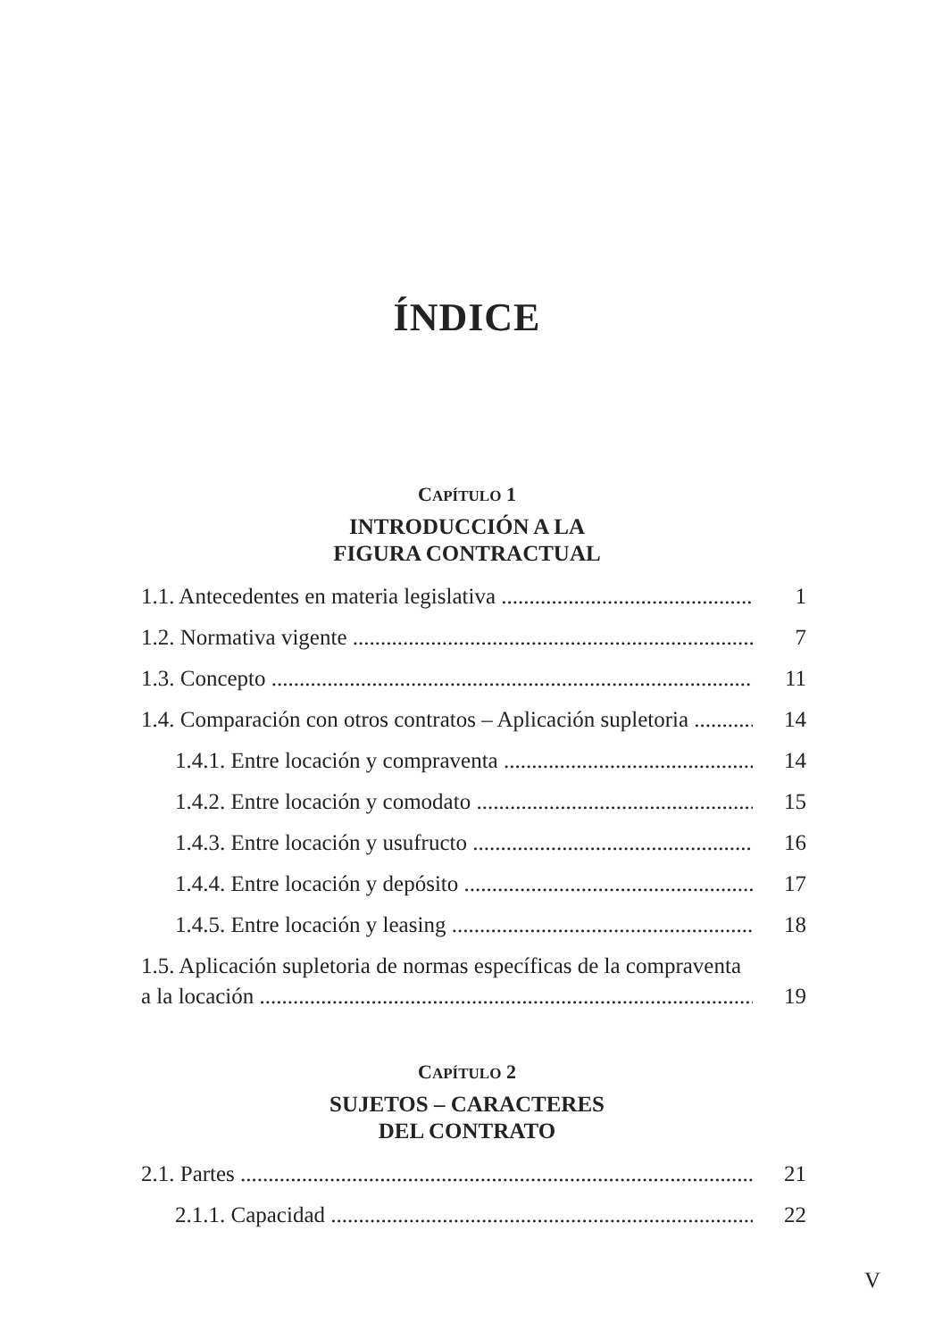ÍNDICE
CAPÍTULO 1
INTRODUCCIÓN A LA
FIGURA CONTRACTUAL
1.1. Antecedentes en materia legislativa 1
1.2. Normativa vigente 7
1.3. Concepto 11
1.4. Comparación con otros contratos – Aplicación supletoria 14
1.4.1. Entre locación y compraventa 14
1.4.2. Entre locación y comodato 15
1.4.3. Entre locación y usufructo 16
1.4.4. Entre locación y depósito 17
1.4.5. Entre locación y leasing 18
1.5. Aplicación supletoria de normas específicas de la compraventa
a la locación 19
CAPÍTULO 2
SUJETOS – CARACTERES
DEL CONTRATO
2.1. Partes 21
2.1.1. Capacidad 22
V